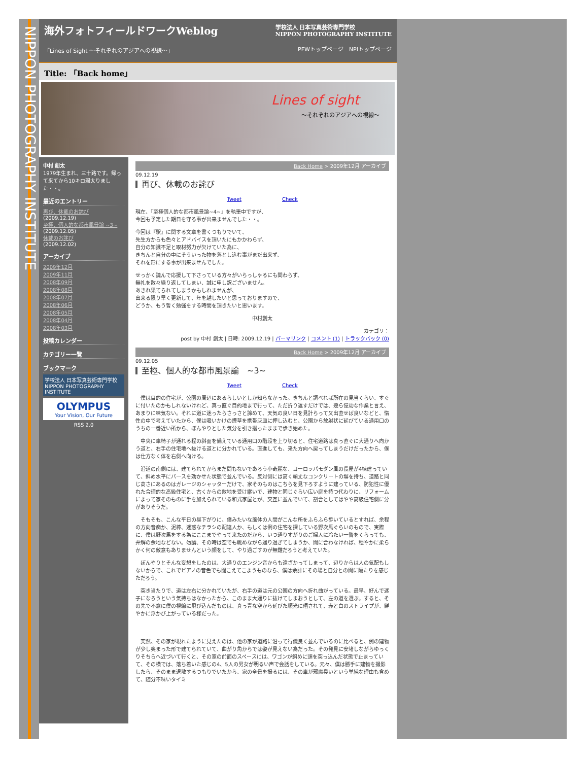NIPPON PHOTOGRAPHY INSTITUTE
海外フォトフィールドワークWeblog 学校法人 日本写真芸術専門学校
NIPPON PHOTOGRAPHY INSTITUTE
「Lines of Sight ～それぞれのアジアへの視線～」 PFWトップページ　NPIトップページ
Title: 「Back home」
Lines of sight
～それぞれのアジアへの視線～
中村 創太
1979年生まれ、三十路です。帰って来てから10キロ弱太りました・・。
最近のエントリー
再び、休載のお詫び
(2009.12.19)
至極、個人的な都市風景論 ~3~
(2009.12.05)
休載のお詫び
(2009.12.02)
アーカイブ
2009年12月
2009年11月
2008年09月
2008年08月
2008年07月
2008年06月
2008年05月
2008年04月
2008年03月
投稿カレンダー
カテゴリー一覧
ブックマーク
学校法人 日本写真芸術専門学校
NIPPON PHOTOGRAPHY INSTITUTE
OLYMPUS
Your Vision, Our Future
RSS 2.0
Back Home > 2009年12月 アーカイブ
09.12.19
再び、休載のお詫び
Tweet　　　　　　　　Check
現在、『至極個人的な都市風景論~4~』を執筆中ですが、
今回も予定した期日を守る事が出来ませんでした・・。
今回は『駅』に関する文章を書くつもりでいて、
先生方からも色々とアドバイスを頂いたにもかかわらず、
自分の知識不足と取材努力が欠けていた為に、
きちんと自分の中にそういった物を落とし込む事がまだ出来ず、
それを形にする事が出来ませんでした。
せっかく読んで応援して下さっている方々がいらっしゃるにも関わらず、
無礼を散々繰り返してしまい、誠に申し訳ございません。
あきれ果てられてしまうかもしれませんが、
出来る限り早く更新して、年を越したいと思っておりますので、
どうか、もう暫く勉強をする時間を頂きたいと思います。
中村創太
カテゴリ：
post by 中村 創太 | 日時: 2009.12.19 | パーマリンク | コメント (1) | トラックバック (0)
Back Home > 2009年12月 アーカイブ
09.12.05
至極、個人的な都市風景論　~3~
Tweet　　　　　　　　Check
　僕は目的の住宅が、公園の周辺にあるらしいとしか知らなかった。きちんと調べれば所在の見当くらい、すぐに付いたのかもしれないけれど、真っ直ぐ目的地まで行って、ただ折り返すだけでは、幾ら億劫な作業と言え、あまりに味気ない。それに道に迷ったらさっさと諦めて、天気の良い日を見計らって又出直せば良いなどと、惰性の中で考えていたから、僕は吸いかけの煙草を携帯灰皿に押し込むと、公園から放射状に延びている通用口のうちの一番近い所から、ぼんやりとした気分を引き摺ったままで歩き始めた。
　中央に車椅子が通れる程の斜面を備えている通用口の階段を上り切ると、住宅道路は真っ直ぐに大通りへ向かう道と、右手の住宅地へ抜ける道とに分かれている。直進しても、来た方向へ戻ってしまうだけだったから、僕は仕方なく体を右側へ向ける。
　沿道の南側には、建てられてからまだ間もないであろう小奇麗な、ヨーロッパモダン風の長屋が4棟建っていて、斜め水平にパースを効かせた状態で並んでいる。反対側には高く頑丈なコンクリートの塀を持ち、道路と同じ高さにあるのはガレージのシャッターだけで、家そのものはこちらを見下ろすように建っている、防犯性に優れた合理的な高級住宅と、古くからの敷地を受け継いで、建物と同じぐらい広い庭を持つ代わりに、リフォームによって家そのものに手を加えられている和式家屋とが、交互に並んでいて、割合としてはやや高級住宅側に分がありそうだ。
　そもそも、こんな平日の昼下がりに、僕みたいな風体の人間がこんな所をふらふら歩いているとすれば、余程の方向音痴か、泥棒、迷惑なチラシの配達人か、もしくは例の住宅を探している野次馬ぐらいのもので、実際に、僕は野次馬をする為にここまでやって来たのだから、いつ通りすがりのご婦人に冷たい一瞥をくらっても、弁解の余地などない。勿論、その時は空でも眺めながら通り過ぎてしまうか、間に合わなければ、穏やかに柔らかく何の敵意もありませんという顔をして、やり過ごすのが無難だろうと考えていた。
　ぼんやりとそんな妄想をしたのは、大通りのエンジン音からも遠ざかってしまって、辺りからは人の気配もしないからで、これでピアノの音色でも聞こえてこようものなら、僕は余計にその場と自分との間に隔たりを感じただろう。
　突き当たりで、道は左右に分かれていたが、右手の道は元の公園の方向へ折れ曲がっている。最早、好んで迷子になろうという気持ちはなかったから、このまま大通りに抜けてしまおうとして、左の道を選ぶ。すると、その先で不意に僕の視線に飛び込んだものは、真っ青な空から延びた順光に晒されて、赤と白のストライプが、鮮やかに浮かび上がっている様だった。
　突然、その家が現れたように見えたのは、他の家が道路に沿って行儀良く並んでいるのに比べると、例の建物が少し奥まった形で建てられていて、曲がり角からでは姿が見えない為だった。その発見に安堵しながらゆっくりそちらへ近づいて行くと、その家の前面のスペースには、ワゴンが斜めに頭を突っ込んだ状態で止まっていて、その横では、落ち着いた感じの4、5人の男女が明るい声で会話をしている。元々、僕は勝手に建物を撮影したら、そのまま退散するつもりでいたから、家の全景を撮るには、その車が邪魔臭いという単純な理由も含めて、随分不味いタイミ